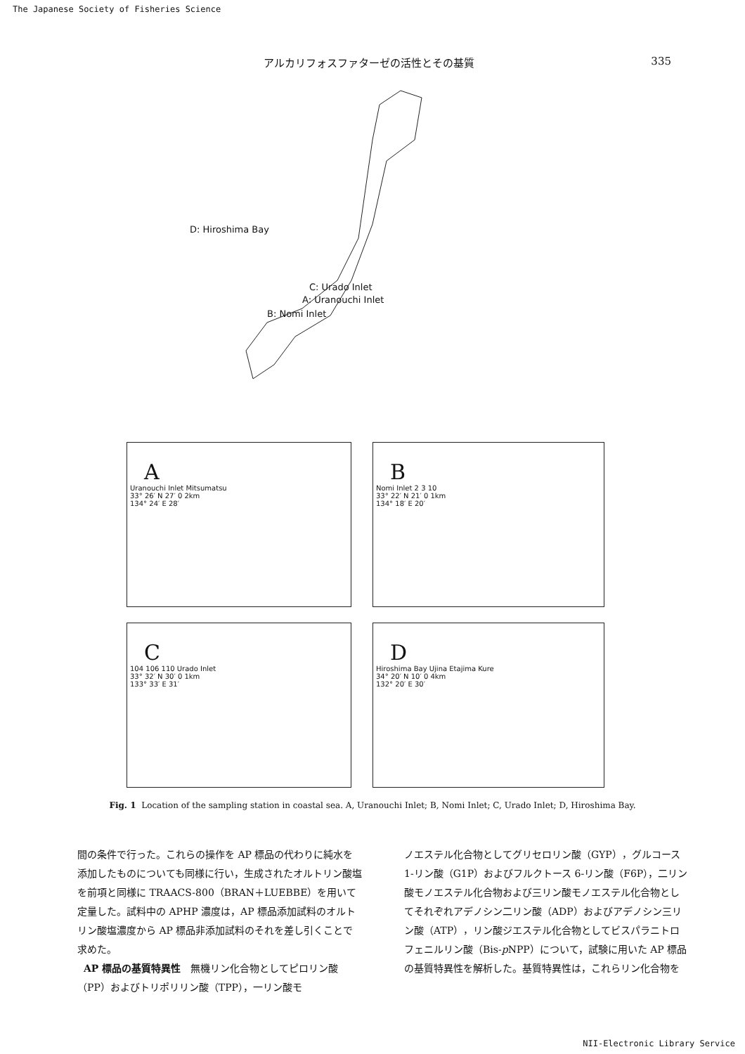The Japanese Society of Fisheries Science
アルカリフォスファターゼの活性とその基質 335
D: Hiroshima Bay
C: Urado Inlet
A: Uranouchi Inlet
B: Nomi Inlet
A
Uranouchi Inlet Mitsumatsu
33° 26′ N 27′ 0 2km
134° 24′ E 28′
B
Nomi Inlet 2 3 10
33° 22′ N 21′ 0 1km
134° 18′ E 20′
C
104 106 110 Urado Inlet
33° 32′ N 30′ 0 1km
133° 33′ E 31′
D
Hiroshima Bay Ujina Etajima Kure
34° 20′ N 10′ 0 4km
132° 20′ E 30′
Fig. 1 Location of the sampling station in coastal sea. A, Uranouchi Inlet; B, Nomi Inlet; C, Urado Inlet; D, Hiroshima Bay.
間の条件で行った。これらの操作を AP 標品の代わりに純水を添加したものについても同様に行い，生成されたオルトリン酸塩を前項と同様に TRAACS-800（BRAN＋LUEBBE）を用いて定量した。試料中の APHP 濃度は，AP 標品添加試料のオルトリン酸塩濃度から AP 標品非添加試料のそれを差し引くことで求めた。
AP 標品の基質特異性　無機リン化合物としてピロリン酸（PP）およびトリポリリン酸（TPP），一リン酸モ
ノエステル化合物としてグリセロリン酸（GYP），グルコース 1-リン酸（G1P）およびフルクトース 6-リン酸（F6P），二リン酸モノエステル化合物および三リン酸モノエステル化合物としてそれぞれアデノシン二リン酸（ADP）およびアデノシン三リン酸（ATP），リン酸ジエステル化合物としてビスパラニトロフェニルリン酸（Bis-p NPP）について，試験に用いた AP 標品の基質特異性を解析した。基質特異性は，これらリン化合物を
NII-Electronic Library Service